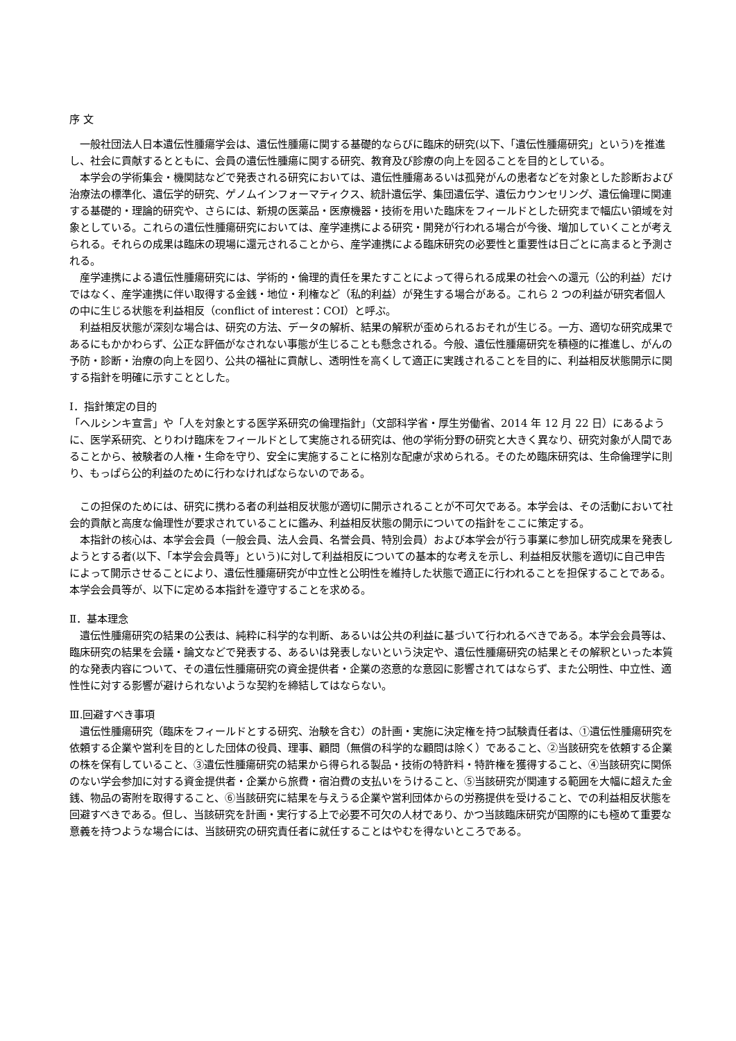序 文
　一般社団法人日本遺伝性腫瘍学会は、遺伝性腫瘍に関する基礎的ならびに臨床的研究(以下、「遺伝性腫瘍研究」という)を推進し、社会に貢献するとともに、会員の遺伝性腫瘍に関する研究、教育及び診療の向上を図ることを目的としている。
　本学会の学術集会・機関誌などで発表される研究においては、遺伝性腫瘍あるいは孤発がんの患者などを対象とした診断および治療法の標準化、遺伝学的研究、ゲノムインフォーマティクス、統計遺伝学、集団遺伝学、遺伝カウンセリング、遺伝倫理に関連する基礎的・理論的研究や、さらには、新規の医薬品・医療機器・技術を用いた臨床をフィールドとした研究まで幅広い領域を対象としている。これらの遺伝性腫瘍研究においては、産学連携による研究・開発が行われる場合が今後、増加していくことが考えられる。それらの成果は臨床の現場に還元されることから、産学連携による臨床研究の必要性と重要性は日ごとに高まると予測される。
　産学連携による遺伝性腫瘍研究には、学術的・倫理的責任を果たすことによって得られる成果の社会への還元（公的利益）だけではなく、産学連携に伴い取得する金銭・地位・利権など（私的利益）が発生する場合がある。これら 2 つの利益が研究者個人の中に生じる状態を利益相反（conflict of interest：COI）と呼ぶ。
　利益相反状態が深刻な場合は、研究の方法、データの解析、結果の解釈が歪められるおそれが生じる。一方、適切な研究成果であるにもかかわらず、公正な評価がなされない事態が生じることも懸念される。今般、遺伝性腫瘍研究を積極的に推進し、がんの予防・診断・治療の向上を図り、公共の福祉に貢献し、透明性を高くして適正に実践されることを目的に、利益相反状態開示に関する指針を明確に示すこととした。
Ⅰ．指針策定の目的
「ヘルシンキ宣言」や「人を対象とする医学系研究の倫理指針」（文部科学省・厚生労働省、2014 年 12 月 22 日）にあるように、医学系研究、とりわけ臨床をフィールドとして実施される研究は、他の学術分野の研究と大きく異なり、研究対象が人間であることから、被験者の人権・生命を守り、安全に実施することに格別な配慮が求められる。そのため臨床研究は、生命倫理学に則り、もっぱら公的利益のために行わなければならないのである。
　この担保のためには、研究に携わる者の利益相反状態が適切に開示されることが不可欠である。本学会は、その活動において社会的貢献と高度な倫理性が要求されていることに鑑み、利益相反状態の開示についての指針をここに策定する。
　本指針の核心は、本学会会員（一般会員、法人会員、名誉会員、特別会員）および本学会が行う事業に参加し研究成果を発表しようとする者(以下、「本学会会員等」という)に対して利益相反についての基本的な考えを示し、利益相反状態を適切に自己申告によって開示させることにより、遺伝性腫瘍研究が中立性と公明性を維持した状態で適正に行われることを担保することである。本学会会員等が、以下に定める本指針を遵守することを求める。
Ⅱ．基本理念
　遺伝性腫瘍研究の結果の公表は、純粋に科学的な判断、あるいは公共の利益に基づいて行われるべきである。本学会会員等は、臨床研究の結果を会議・論文などで発表する、あるいは発表しないという決定や、遺伝性腫瘍研究の結果とその解釈といった本質的な発表内容について、その遺伝性腫瘍研究の資金提供者・企業の恣意的な意図に影響されてはならず、また公明性、中立性、適性性に対する影響が避けられないような契約を締結してはならない。
Ⅲ.回避すべき事項
　遺伝性腫瘍研究（臨床をフィールドとする研究、治験を含む）の計画・実施に決定権を持つ試験責任者は、①遺伝性腫瘍研究を依頼する企業や営利を目的とした団体の役員、理事、顧問（無償の科学的な顧問は除く）であること、②当該研究を依頼する企業の株を保有していること、③遺伝性腫瘍研究の結果から得られる製品・技術の特許料・特許権を獲得すること、④当該研究に関係のない学会参加に対する資金提供者・企業から旅費・宿泊費の支払いをうけること、⑤当該研究が関連する範囲を大幅に超えた金銭、物品の寄附を取得すること、⑥当該研究に結果を与えうる企業や営利団体からの労務提供を受けること、での利益相反状態を回避すべきである。但し、当該研究を計画・実行する上で必要不可欠の人材であり、かつ当該臨床研究が国際的にも極めて重要な意義を持つような場合には、当該研究の研究責任者に就任することはやむを得ないところである。